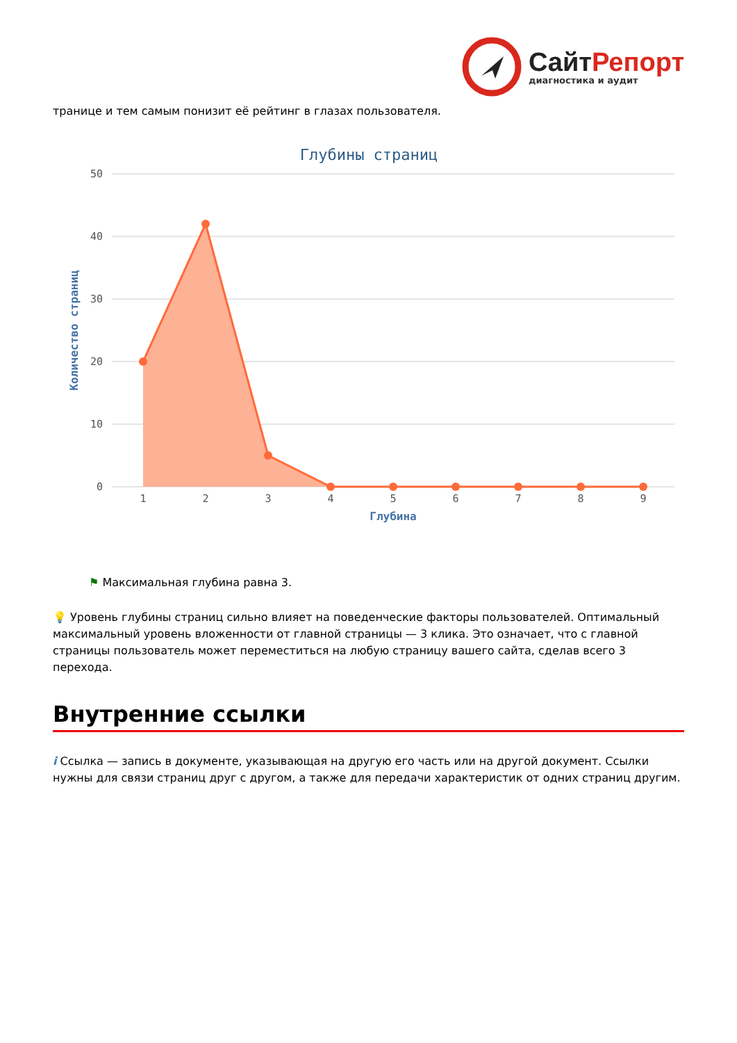СайтРепорт
диагностика и аудит
транице и тем самым понизит её рейтинг в глазах пользователя.
Глубины страниц
50
40
30
20
10
0
Количество страниц
1
2
3
4
5
6
7
8
9
Глубина
⚑ Максимальная глубина равна 3.
💡 Уровень глубины страниц сильно влияет на поведенческие факторы пользователей. Оптимальный максимальный уровень вложенности от главной страницы — 3 клика. Это означает, что с главной страницы пользователь может переместиться на любую страницу вашего сайта, сделав всего 3 перехода.
Внутренние ссылки
i Ссылка — запись в документе, указывающая на другую его часть или на другой документ. Ссылки нужны для связи страниц друг с другом, а также для передачи характеристик от одних страниц другим.